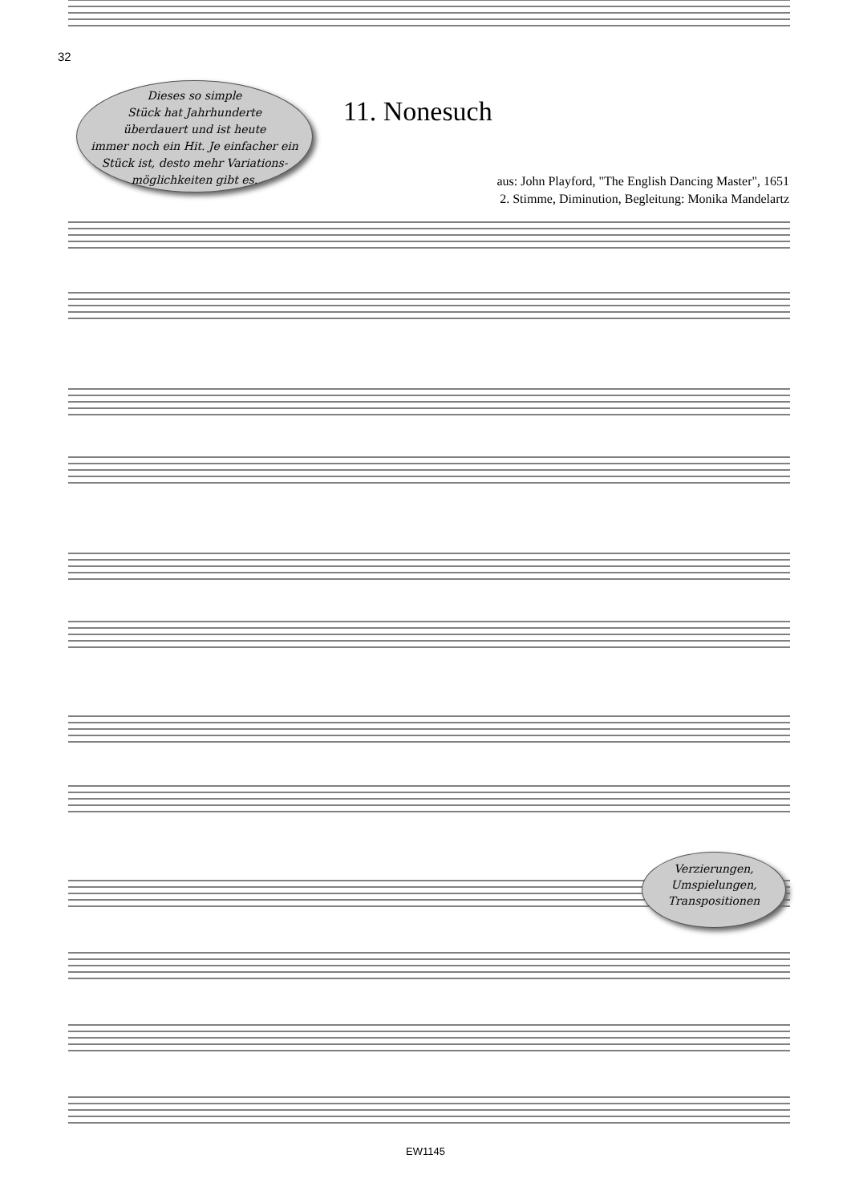32
Dieses so simple
Stück hat Jahrhunderte
überdauert und ist heute
immer noch ein Hit. Je einfacher ein
Stück ist, desto mehr Variations-
möglichkeiten gibt es.
11. Nonesuch
aus: John Playford, "The English Dancing Master", 1651
2. Stimme, Diminution, Begleitung: Monika Mandelartz
Verzierungen,
Umspielungen,
Transpositionen
EW1145